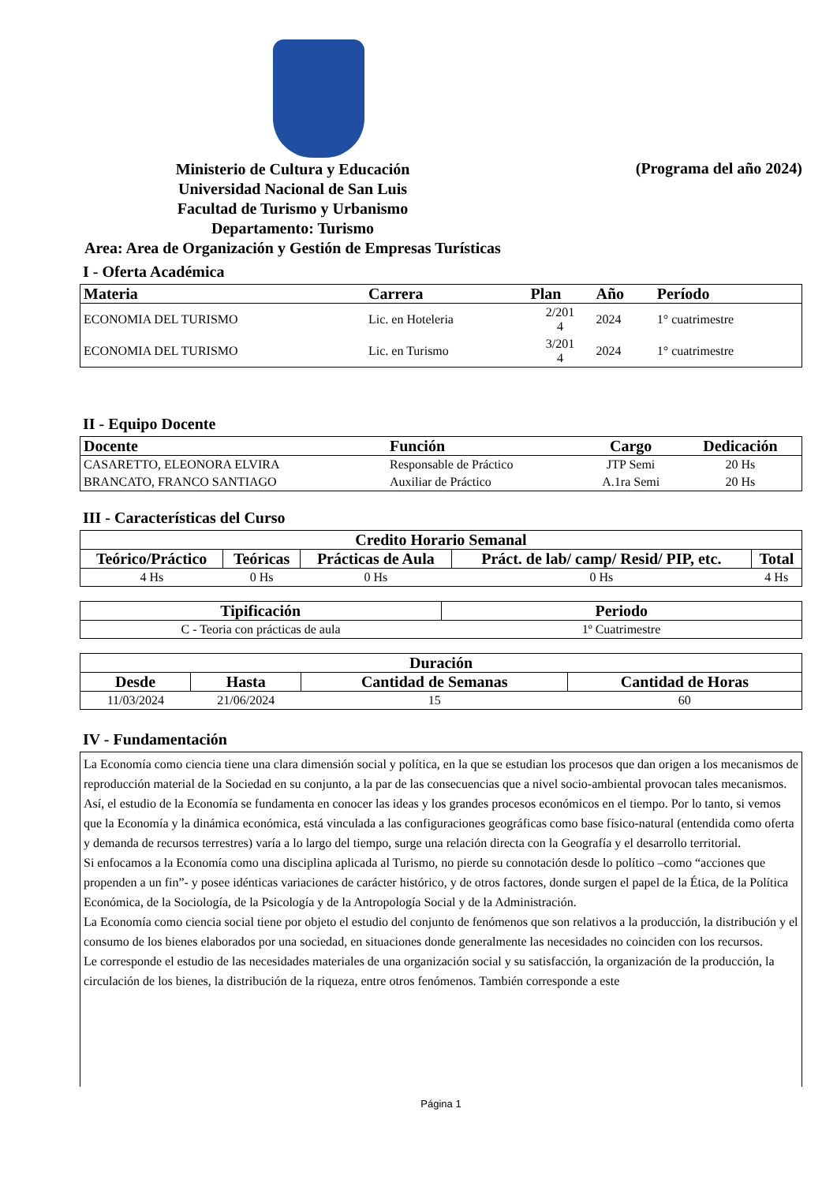Ministerio de Cultura y Educación
Universidad Nacional de San Luis
Facultad de Turismo y Urbanismo
Departamento: Turismo
Area: Area de Organización y Gestión de Empresas Turísticas
(Programa del año 2024)
I - Oferta Académica
| Materia | Carrera | Plan | Año | Período |
| --- | --- | --- | --- | --- |
| ECONOMIA DEL TURISMO | Lic. en Hoteleria | 2/201 4 | 2024 | 1° cuatrimestre |
| ECONOMIA DEL TURISMO | Lic. en Turismo | 3/201 4 | 2024 | 1° cuatrimestre |
II - Equipo Docente
| Docente | Función | Cargo | Dedicación |
| --- | --- | --- | --- |
| CASARETTO, ELEONORA ELVIRA | Responsable de Práctico | JTP Semi | 20 Hs |
| BRANCATO, FRANCO SANTIAGO | Auxiliar de Práctico | A.1ra Semi | 20 Hs |
III - Características del Curso
| Credito Horario Semanal | | | | |
| --- | --- | --- | --- | --- |
| Teórico/Práctico | Teóricas | Prácticas de Aula | Práct. de lab/ camp/ Resid/ PIP, etc. | Total |
| 4 Hs | 0 Hs | 0 Hs | 0 Hs | 4 Hs |
| Tipificación | Periodo |
| --- | --- |
| C - Teoria con prácticas de aula | 1º Cuatrimestre |
| Duración | | | |
| --- | --- | --- | --- |
| Desde | Hasta | Cantidad de Semanas | Cantidad de Horas |
| 11/03/2024 | 21/06/2024 | 15 | 60 |
IV - Fundamentación
La Economía como ciencia tiene una clara dimensión social y política, en la que se estudian los procesos que dan origen a los mecanismos de reproducción material de la Sociedad en su conjunto, a la par de las consecuencias que a nivel socio-ambiental provocan tales mecanismos.
Así, el estudio de la Economía se fundamenta en conocer las ideas y los grandes procesos económicos en el tiempo. Por lo tanto, si vemos que la Economía y la dinámica económica, está vinculada a las configuraciones geográficas como base físico-natural (entendida como oferta y demanda de recursos terrestres) varía a lo largo del tiempo, surge una relación directa con la Geografía y el desarrollo territorial.
Si enfocamos a la Economía como una disciplina aplicada al Turismo, no pierde su connotación desde lo político –como “acciones que propenden a un fin”- y posee idénticas variaciones de carácter histórico, y de otros factores, donde surgen el papel de la Ética, de la Política Económica, de la Sociología, de la Psicología y de la Antropología Social y de la Administración.
La Economía como ciencia social tiene por objeto el estudio del conjunto de fenómenos que son relativos a la producción, la distribución y el consumo de los bienes elaborados por una sociedad, en situaciones donde generalmente las necesidades no coinciden con los recursos.
Le corresponde el estudio de las necesidades materiales de una organización social y su satisfacción, la organización de la producción, la circulación de los bienes, la distribución de la riqueza, entre otros fenómenos. También corresponde a este
Página 1